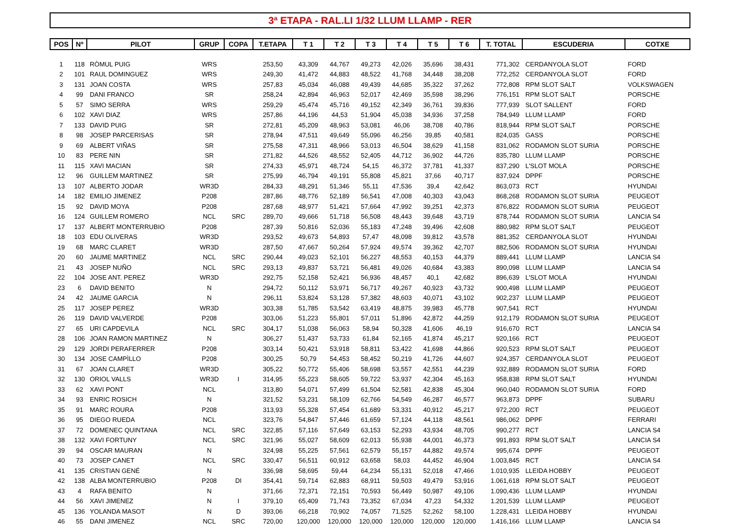3ª ETAPA - RAL.LI 1/32 LLUM LLAMP - RER
| POS | Nº | PILOT | GRUP | COPA | T.ETAPA | T 1 | T 2 | T 3 | T 4 | T 5 | T 6 | T. TOTAL | ESCUDERIA | COTXE |
| --- | --- | --- | --- | --- | --- | --- | --- | --- | --- | --- | --- | --- | --- | --- |
| 1 | 118 | RÒMUL PUIG | WRS | | 253,50 | 43,309 | 44,767 | 49,273 | 42,026 | 35,696 | 38,431 | 771,302 | CERDANYOLA SLOT | FORD |
| 2 | 101 | RAUL DOMINGUEZ | WRS | | 249,30 | 41,472 | 44,883 | 48,522 | 41,768 | 34,448 | 38,208 | 772,252 | CERDANYOLA SLOT | FORD |
| 3 | 131 | JOAN COSTA | WRS | | 257,83 | 45,034 | 46,088 | 49,439 | 44,685 | 35,322 | 37,262 | 772,808 | RPM SLOT SALT | VOLKSWAGEN |
| 4 | 99 | DANI FRANCO | SR | | 258,24 | 42,894 | 46,963 | 52,017 | 42,469 | 35,598 | 38,296 | 776,151 | RPM SLOT SALT | PORSCHE |
| 5 | 57 | SIMO SERRA | WRS | | 259,29 | 45,474 | 45,716 | 49,152 | 42,349 | 36,761 | 39,836 | 777,939 | SLOT SALLENT | FORD |
| 6 | 102 | XAVI DIAZ | WRS | | 257,86 | 44,196 | 44,53 | 51,904 | 45,038 | 34,936 | 37,258 | 784,949 | LLUM LLAMP | FORD |
| 7 | 133 | DAVID PUIG | SR | | 272,81 | 45,209 | 48,963 | 53,081 | 46,06 | 38,708 | 40,786 | 818,944 | RPM SLOT SALT | PORSCHE |
| 8 | 98 | JOSEP PARCERISAS | SR | | 278,94 | 47,511 | 49,649 | 55,096 | 46,256 | 39,85 | 40,581 | 824,035 | GASS | PORSCHE |
| 9 | 69 | ALBERT VIÑAS | SR | | 275,58 | 47,311 | 48,966 | 53,013 | 46,504 | 38,629 | 41,158 | 831,062 | RODAMON SLOT SURIA | PORSCHE |
| 10 | 83 | PERE NIN | SR | | 271,82 | 44,526 | 48,552 | 52,405 | 44,712 | 36,902 | 44,726 | 835,780 | LLUM LLAMP | PORSCHE |
| 11 | 115 | XAVI MACIAN | SR | | 274,33 | 45,971 | 48,724 | 54,15 | 46,372 | 37,781 | 41,337 | 837,290 | L'SLOT MOLA | PORSCHE |
| 12 | 96 | GUILLEM MARTINEZ | SR | | 275,99 | 46,794 | 49,191 | 55,808 | 45,821 | 37,66 | 40,717 | 837,924 | DPPF | PORSCHE |
| 13 | 107 | ALBERTO JODAR | WR3D | | 284,33 | 48,291 | 51,346 | 55,11 | 47,536 | 39,4 | 42,642 | 863,073 | RCT | HYUNDAI |
| 14 | 182 | EMILIO JIMENEZ | P208 | | 287,86 | 48,776 | 52,189 | 56,541 | 47,008 | 40,303 | 43,043 | 868,268 | RODAMON SLOT SURIA | PEUGEOT |
| 15 | 92 | DAVID MOYA | P208 | | 287,68 | 48,977 | 51,421 | 57,664 | 47,992 | 39,251 | 42,373 | 876,822 | RODAMON SLOT SURIA | PEUGEOT |
| 16 | 124 | GUILLEM ROMERO | NCL | SRC | 289,70 | 49,666 | 51,718 | 56,508 | 48,443 | 39,648 | 43,719 | 878,744 | RODAMON SLOT SURIA | LANCIA S4 |
| 17 | 137 | ALBERT MONTERRUBIO | P208 | | 287,39 | 50,816 | 52,036 | 55,183 | 47,248 | 39,496 | 42,608 | 880,982 | RPM SLOT SALT | PEUGEOT |
| 18 | 103 | EDU OLIVERAS | WR3D | | 293,52 | 49,673 | 54,893 | 57,47 | 48,098 | 39,812 | 43,578 | 881,352 | CERDANYOLA SLOT | HYUNDAI |
| 19 | 68 | MARC CLARET | WR3D | | 287,50 | 47,667 | 50,264 | 57,924 | 49,574 | 39,362 | 42,707 | 882,506 | RODAMON SLOT SURIA | HYUNDAI |
| 20 | 60 | JAUME MARTINEZ | NCL | SRC | 290,44 | 49,023 | 52,101 | 56,227 | 48,553 | 40,153 | 44,379 | 889,441 | LLUM LLAMP | LANCIA S4 |
| 21 | 43 | JOSEP NUÑO | NCL | SRC | 293,13 | 49,837 | 53,721 | 56,481 | 49,026 | 40,684 | 43,383 | 890,098 | LLUM LLAMP | LANCIA S4 |
| 22 | 104 | JOSE ANT. PEREZ | WR3D | | 292,75 | 52,158 | 52,421 | 56,936 | 48,457 | 40,1 | 42,682 | 896,639 | L'SLOT MOLA | HYUNDAI |
| 23 | 6 | DAVID BENITO | N | | 294,72 | 50,112 | 53,971 | 56,717 | 49,267 | 40,923 | 43,732 | 900,498 | LLUM LLAMP | PEUGEOT |
| 24 | 42 | JAUME GARCIA | N | | 296,11 | 53,824 | 53,128 | 57,382 | 48,603 | 40,071 | 43,102 | 902,237 | LLUM LLAMP | PEUGEOT |
| 25 | 117 | JOSEP PEREZ | WR3D | | 303,38 | 51,785 | 53,542 | 63,419 | 48,875 | 39,983 | 45,778 | 907,541 | RCT | HYUNDAI |
| 26 | 119 | DAVID VALVERDE | P208 | | 303,06 | 51,223 | 55,801 | 57,011 | 51,896 | 42,872 | 44,259 | 912,179 | RODAMON SLOT SURIA | PEUGEOT |
| 27 | 65 | URI CAPDEVILA | NCL | SRC | 304,17 | 51,038 | 56,063 | 58,94 | 50,328 | 41,606 | 46,19 | 916,670 | RCT | LANCIA S4 |
| 28 | 106 | JOAN RAMON MARTINEZ | N | | 306,27 | 51,437 | 53,733 | 61,84 | 52,165 | 41,874 | 45,217 | 920,166 | RCT | PEUGEOT |
| 29 | 129 | JORDI PERAFERRER | P208 | | 303,14 | 50,421 | 53,918 | 58,811 | 53,422 | 41,698 | 44,866 | 920,523 | RPM SLOT SALT | PEUGEOT |
| 30 | 134 | JOSE CAMPÌLLO | P208 | | 300,25 | 50,79 | 54,453 | 58,452 | 50,219 | 41,726 | 44,607 | 924,357 | CERDANYOLA SLOT | PEUGEOT |
| 31 | 67 | JOAN CLARET | WR3D | | 305,22 | 50,772 | 55,406 | 58,698 | 53,557 | 42,551 | 44,239 | 932,889 | RODAMON SLOT SURIA | FORD |
| 32 | 130 | ORIOL VALLS | WR3D | I | 314,95 | 55,223 | 58,605 | 59,722 | 53,937 | 42,304 | 45,163 | 958,838 | RPM SLOT SALT | HYUNDAI |
| 33 | 62 | XAVI PONT | NCL | | 313,80 | 54,071 | 57,499 | 61,504 | 52,581 | 42,838 | 45,304 | 960,040 | RODAMON SLOT SURIA | FORD |
| 34 | 93 | ENRIC ROSICH | N | | 321,52 | 53,231 | 58,109 | 62,766 | 54,549 | 46,287 | 46,577 | 963,873 | DPPF | SUBARU |
| 35 | 91 | MARC ROURA | P208 | | 313,93 | 55,328 | 57,454 | 61,689 | 53,331 | 40,912 | 45,217 | 972,200 | RCT | PEUGEOT |
| 36 | 95 | DIEGO RUEDA | NCL | | 323,76 | 54,847 | 57,446 | 61,659 | 57,124 | 44,118 | 48,561 | 986,062 | DPPF | FERRARI |
| 37 | 72 | DOMENEC QUINTANA | NCL | SRC | 322,85 | 57,116 | 57,649 | 63,153 | 52,293 | 43,934 | 48,705 | 990,277 | RCT | LANCIA S4 |
| 38 | 132 | XAVI FORTUNY | NCL | SRC | 321,96 | 55,027 | 58,609 | 62,013 | 55,938 | 44,001 | 46,373 | 991,893 | RPM SLOT SALT | LANCIA S4 |
| 39 | 94 | OSCAR MAURAN | N | | 324,98 | 55,225 | 57,561 | 62,579 | 55,157 | 44,882 | 49,574 | 995,674 | DPPF | PEUGEOT |
| 40 | 73 | JOSEP CANET | NCL | SRC | 330,47 | 56,511 | 60,912 | 63,658 | 58,03 | 44,452 | 46,904 | 1.003,845 | RCT | LANCIA S4 |
| 41 | 135 | CRISTIAN GENÉ | N | | 336,98 | 58,695 | 59,44 | 64,234 | 55,131 | 52,018 | 47,466 | 1.010,935 | LLEIDA HOBBY | PEUGEOT |
| 42 | 138 | ALBA MONTERRUBIO | P208 | DI | 354,41 | 59,714 | 62,883 | 68,911 | 59,503 | 49,479 | 53,916 | 1.061,618 | RPM SLOT SALT | PEUGEOT |
| 43 | 4 | RAFA BENITO | N | | 371,66 | 72,371 | 72,151 | 70,593 | 56,449 | 50,987 | 49,106 | 1.090,436 | LLUM LLAMP | HYUNDAI |
| 44 | 56 | XAVI JIMENEZ | N | I | 379,10 | 65,409 | 71,743 | 73,352 | 67,034 | 47,23 | 54,332 | 1.201,539 | LLUM LLAMP | PEUGEOT |
| 45 | 136 | YOLANDA MASOT | N | D | 393,06 | 66,218 | 70,902 | 74,057 | 71,525 | 52,262 | 58,100 | 1.228,431 | LLEIDA HOBBY | HYUNDAI |
| 46 | 55 | DANI JIMENEZ | NCL | SRC | 720,00 | 120,000 | 120,000 | 120,000 | 120,000 | 120,000 | 120,000 | 1.416,166 | LLUM LLAMP | LANCIA S4 |